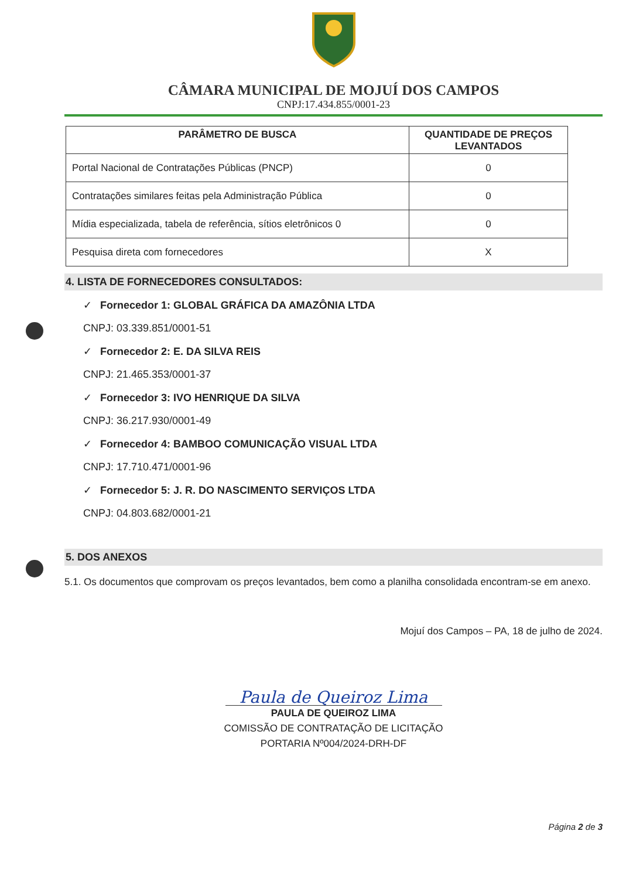CÂMARA MUNICIPAL DE MOJUÍ DOS CAMPOS
CNPJ:17.434.855/0001-23
| PARÂMETRO DE BUSCA | QUANTIDADE DE PREÇOS LEVANTADOS |
| --- | --- |
| Portal Nacional de Contratações Públicas (PNCP) | 0 |
| Contratações similares feitas pela Administração Pública | 0 |
| Mídia especializada, tabela de referência, sítios eletrônicos 0 | 0 |
| Pesquisa direta com fornecedores | X |
4. LISTA DE FORNECEDORES CONSULTADOS:
✓ Fornecedor 1: GLOBAL GRÁFICA DA AMAZÔNIA LTDA
CNPJ: 03.339.851/0001-51
✓ Fornecedor 2: E. DA SILVA REIS
CNPJ: 21.465.353/0001-37
✓ Fornecedor 3: IVO HENRIQUE DA SILVA
CNPJ: 36.217.930/0001-49
✓ Fornecedor 4: BAMBOO COMUNICAÇÃO VISUAL LTDA
CNPJ: 17.710.471/0001-96
✓ Fornecedor 5: J. R. DO NASCIMENTO SERVIÇOS LTDA
CNPJ: 04.803.682/0001-21
5. DOS ANEXOS
5.1. Os documentos que comprovam os preços levantados, bem como a planilha consolidada encontram-se em anexo.
Mojuí dos Campos – PA, 18 de julho de 2024.
Paula de Queiroz Lima
PAULA DE QUEIROZ LIMA
COMISSÃO DE CONTRATAÇÃO DE LICITAÇÃO
PORTARIA Nº004/2024-DRH-DF
Página 2 de 3